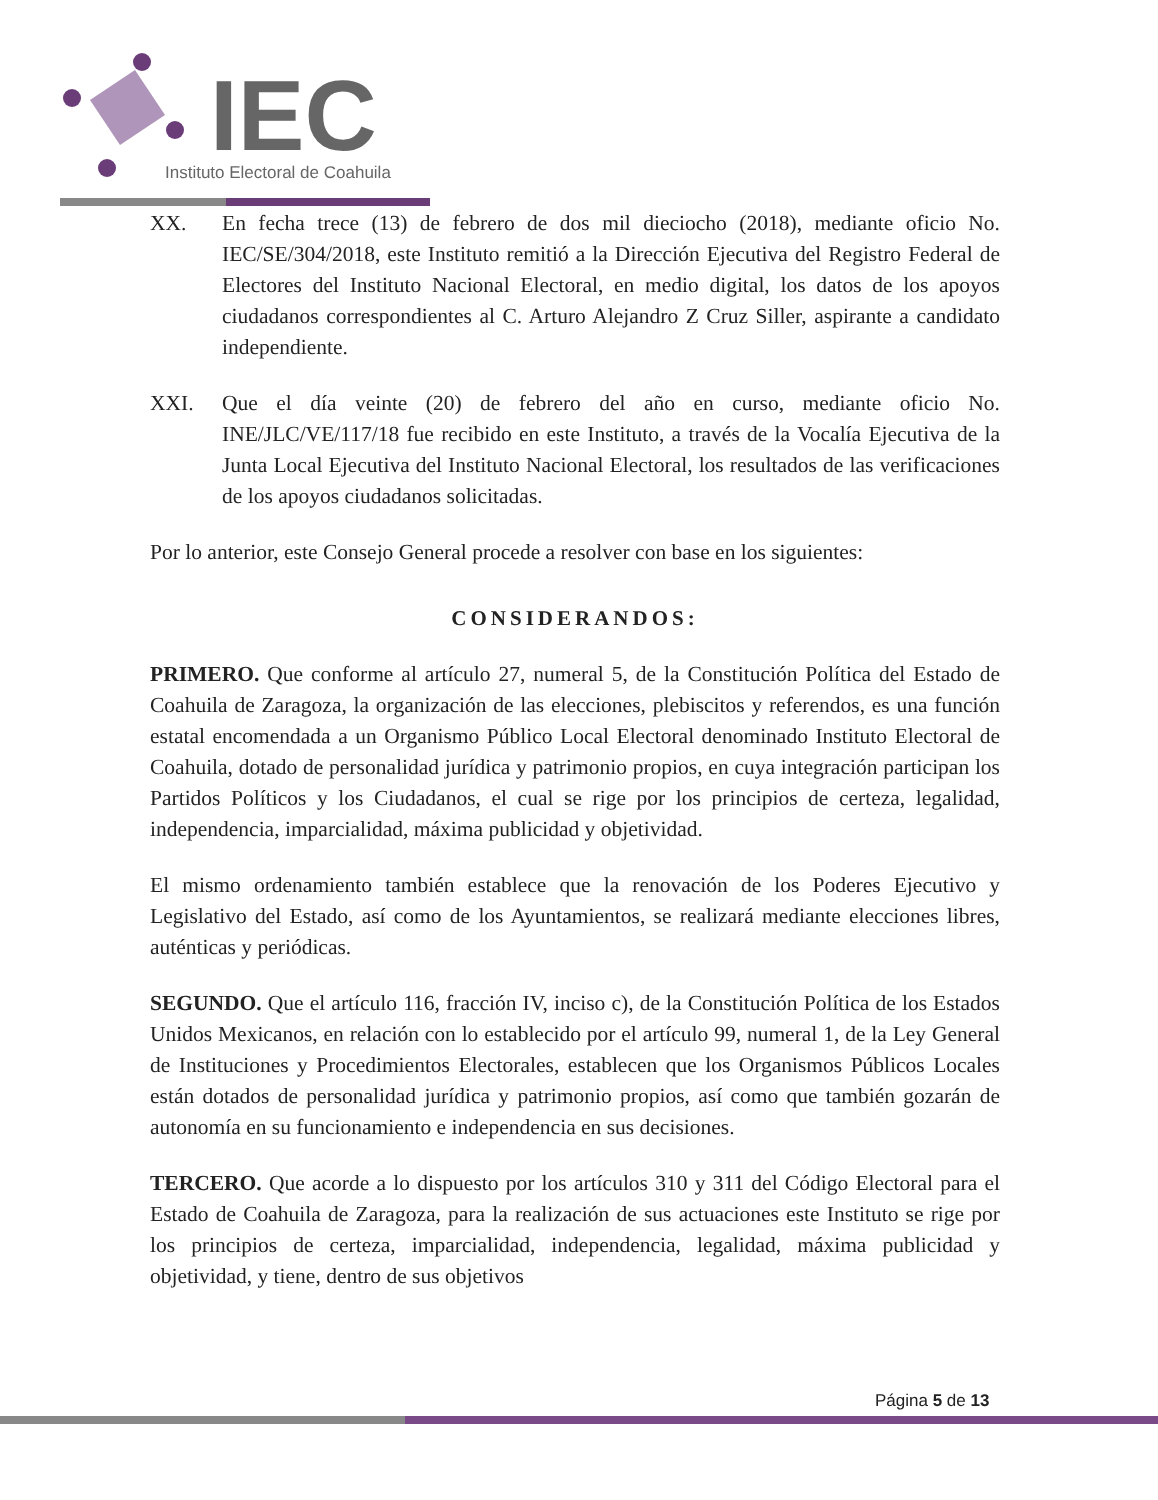IEC
Instituto Electoral de Coahuila
XX. En fecha trece (13) de febrero de dos mil dieciocho (2018), mediante oficio No. IEC/SE/304/2018, este Instituto remitió a la Dirección Ejecutiva del Registro Federal de Electores del Instituto Nacional Electoral, en medio digital, los datos de los apoyos ciudadanos correspondientes al C. Arturo Alejandro Z Cruz Siller, aspirante a candidato independiente.
XXI. Que el día veinte (20) de febrero del año en curso, mediante oficio No. INE/JLC/VE/117/18 fue recibido en este Instituto, a través de la Vocalía Ejecutiva de la Junta Local Ejecutiva del Instituto Nacional Electoral, los resultados de las verificaciones de los apoyos ciudadanos solicitadas.
Por lo anterior, este Consejo General procede a resolver con base en los siguientes:
CONSIDERANDOS:
PRIMERO. Que conforme al artículo 27, numeral 5, de la Constitución Política del Estado de Coahuila de Zaragoza, la organización de las elecciones, plebiscitos y referendos, es una función estatal encomendada a un Organismo Público Local Electoral denominado Instituto Electoral de Coahuila, dotado de personalidad jurídica y patrimonio propios, en cuya integración participan los Partidos Políticos y los Ciudadanos, el cual se rige por los principios de certeza, legalidad, independencia, imparcialidad, máxima publicidad y objetividad.
El mismo ordenamiento también establece que la renovación de los Poderes Ejecutivo y Legislativo del Estado, así como de los Ayuntamientos, se realizará mediante elecciones libres, auténticas y periódicas.
SEGUNDO. Que el artículo 116, fracción IV, inciso c), de la Constitución Política de los Estados Unidos Mexicanos, en relación con lo establecido por el artículo 99, numeral 1, de la Ley General de Instituciones y Procedimientos Electorales, establecen que los Organismos Públicos Locales están dotados de personalidad jurídica y patrimonio propios, así como que también gozarán de autonomía en su funcionamiento e independencia en sus decisiones.
TERCERO. Que acorde a lo dispuesto por los artículos 310 y 311 del Código Electoral para el Estado de Coahuila de Zaragoza, para la realización de sus actuaciones este Instituto se rige por los principios de certeza, imparcialidad, independencia, legalidad, máxima publicidad y objetividad, y tiene, dentro de sus objetivos
Página 5 de 13